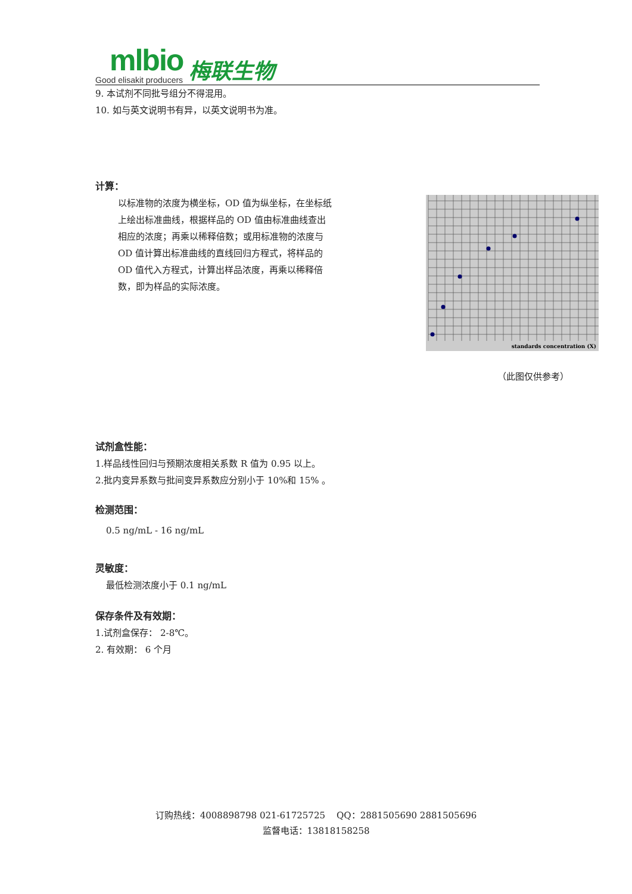mlbio
Good elisakit producers
梅联生物
9. 本试剂不同批号组分不得混用。
10. 如与英文说明书有异，以英文说明书为准。
计算：
以标准物的浓度为横坐标，OD 值为纵坐标，在坐标纸上绘出标准曲线，根据样品的 OD 值由标准曲线查出相应的浓度；再乘以稀释倍数；或用标准物的浓度与 OD 值计算出标准曲线的直线回归方程式，将样品的 OD 值代入方程式，计算出样品浓度，再乘以稀释倍数，即为样品的实际浓度。
standards concentration (X)
（此图仅供参考）
试剂盒性能：
1.样品线性回归与预期浓度相关系数 R 值为 0.95 以上。
2.批内变异系数与批间变异系数应分别小于 10%和 15% 。
检测范围：
0.5 ng/mL - 16 ng/mL
灵敏度：
最低检测浓度小于 0.1 ng/mL
保存条件及有效期：
1.试剂盒保存： 2-8℃。
2. 有效期： 6 个月
订购热线：4008898798 021-61725725 QQ：2881505690 2881505696
监督电话：13818158258